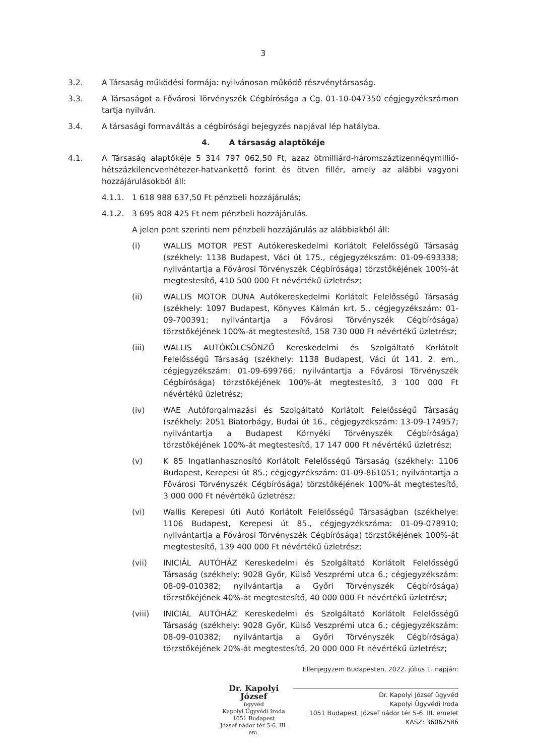3
3.2. A Társaság működési formája: nyilvánosan működő részvénytársaság.
3.3. A Társaságot a Fővárosi Törvényszék Cégbírósága a Cg. 01-10-047350 cégjegyzékszámon tartja nyilván.
3.4. A társasági formaváltás a cégbírósági bejegyzés napjával lép hatályba.
4. A társaság alaptőkéje
4.1. A Társaság alaptőkéje 5 314 797 062,50 Ft, azaz ötmilliárd-háromszáztizennégymillió-hétszázkilencvenhétezer-hatvankettő forint és ötven fillér, amely az alábbi vagyoni hozzájárulásokból áll:
4.1.1. 1 618 988 637,50 Ft pénzbeli hozzájárulás;
4.1.2. 3 695 808 425 Ft nem pénzbeli hozzájárulás.
A jelen pont szerinti nem pénzbeli hozzájárulás az alábbiakból áll:
(i) WALLIS MOTOR PEST Autókereskedelmi Korlátolt Felelősségű Társaság (székhely: 1138 Budapest, Váci út 175., cégjegyzékszám: 01-09-693338; nyilvántartja a Fővárosi Törvényszék Cégbírósága) törzstőkéjének 100%-át megtestesítő, 410 500 000 Ft névértékű üzletrész;
(ii) WALLIS MOTOR DUNA Autókereskedelmi Korlátolt Felelősségű Társaság (székhely: 1097 Budapest, Könyves Kálmán krt. 5., cégjegyzékszám: 01-09-700391; nyilvántartja a Fővárosi Törvényszék Cégbírósága) törzstőkéjének 100%-át megtestesítő, 158 730 000 Ft névértékű üzletrész;
(iii) WALLIS AUTÓKÖLCSÖNZŐ Kereskedelmi és Szolgáltató Korlátolt Felelősségű Társaság (székhely: 1138 Budapest, Váci út 141. 2. em., cégjegyzékszám: 01-09-699766; nyilvántartja a Fővárosi Törvényszék Cégbírósága) törzstőkéjének 100%-át megtestesítő, 3 100 000 Ft névértékű üzletrész;
(iv) WAE Autóforgalmazási és Szolgáltató Korlátolt Felelősségű Társaság (székhely: 2051 Biatorbágy, Budai út 16., cégjegyzékszám: 13-09-174957; nyilvántartja a Budapest Környéki Törvényszék Cégbírósága) törzstőkéjének 100%-át megtestesítő, 17 147 000 Ft névértékű üzletrész;
(v) K 85 Ingatlanhasznosító Korlátolt Felelősségű Társaság (székhely: 1106 Budapest, Kerepesi út 85.; cégjegyzékszám: 01-09-861051; nyilvántartja a Fővárosi Törvényszék Cégbírósága) törzstőkéjének 100%-át megtestesítő, 3 000 000 Ft névértékű üzletrész;
(vi) Wallis Kerepesi úti Autó Korlátolt Felelősségű Társaságban (székhelye: 1106 Budapest, Kerepesi út 85., cégjegyzékszáma: 01-09-078910; nyilvántartja a Fővárosi Törvényszék Cégbírósága) törzstőkéjének 100%-át megtestesítő, 139 400 000 Ft névértékű üzletrész;
(vii) INICIÁL AUTÓHÁZ Kereskedelmi és Szolgáltató Korlátolt Felelősségű Társaság (székhely: 9028 Győr, Külső Veszprémi utca 6.; cégjegyzékszám: 08-09-010382; nyilvántartja a Győri Törvényszék Cégbírósága) törzstőkéjének 40%-át megtestesítő, 40 000 000 Ft névértékű üzletrész;
(viii) INICIÁL AUTÓHÁZ Kereskedelmi és Szolgáltató Korlátolt Felelősségű Társaság (székhely: 9028 Győr, Külső Veszprémi utca 6.; cégjegyzékszám: 08-09-010382; nyilvántartja a Győri Törvényszék Cégbírósága) törzstőkéjének 20%-át megtestesítő, 20 000 000 Ft névértékű üzletrész;
Dr. Kapolyi József
ügyvéd
Kapolyi Ügyvédi Iroda
1051 Budapest
József nádor tér 5-6. III. em.
Ellenjegyzem Budapesten, 2022. július 1. napján:
Dr. Kapolyi József ügyvéd
Kapolyi Ügyvédi Iroda
1051 Budapest, József nádor tér 5-6. III. emelet
KASZ: 36062586